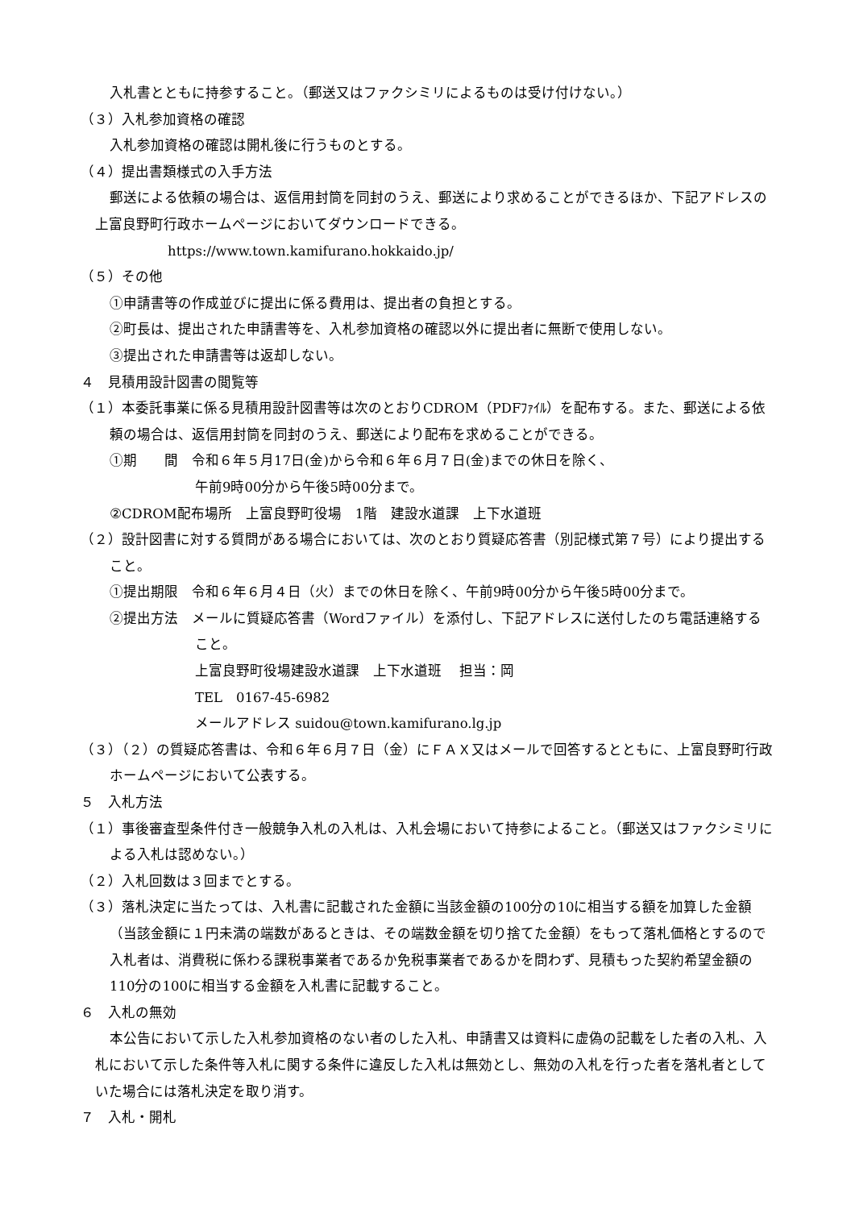入札書とともに持参すること。（郵送又はファクシミリによるものは受け付けない。）
（３）入札参加資格の確認
入札参加資格の確認は開札後に行うものとする。
（４）提出書類様式の入手方法
郵送による依頼の場合は、返信用封筒を同封のうえ、郵送により求めることができるほか、下記アドレスの上富良野町行政ホームページにおいてダウンロードできる。
https://www.town.kamifurano.hokkaido.jp/
（５）その他
①申請書等の作成並びに提出に係る費用は、提出者の負担とする。
②町長は、提出された申請書等を、入札参加資格の確認以外に提出者に無断で使用しない。
③提出された申請書等は返却しない。
４　見積用設計図書の閲覧等
（１）本委託事業に係る見積用設計図書等は次のとおりCDROM（PDFﾌｧｲﾙ）を配布する。また、郵送による依頼の場合は、返信用封筒を同封のうえ、郵送により配布を求めることができる。
①期　　間　令和６年５月17日(金)から令和６年６月７日(金)までの休日を除く、
午前9時00分から午後5時00分まで。
②CDROM配布場所　上富良野町役場　1階　建設水道課　上下水道班
（２）設計図書に対する質問がある場合においては、次のとおり質疑応答書（別記様式第７号）により提出すること。
①提出期限　令和６年６月４日（火）までの休日を除く、午前9時00分から午後5時00分まで。
②提出方法　メールに質疑応答書（Wordファイル）を添付し、下記アドレスに送付したのち電話連絡すること。
上富良野町役場建設水道課　上下水道班　 担当：岡
TEL　0167-45-6982
メールアドレス suidou@town.kamifurano.lg.jp
（３）（２）の質疑応答書は、令和６年６月７日（金）にＦＡＸ又はメールで回答するとともに、上富良野町行政ホームページにおいて公表する。
５　入札方法
（１）事後審査型条件付き一般競争入札の入札は、入札会場において持参によること。（郵送又はファクシミリによる入札は認めない。）
（２）入札回数は３回までとする。
（３）落札決定に当たっては、入札書に記載された金額に当該金額の100分の10に相当する額を加算した金額（当該金額に１円未満の端数があるときは、その端数金額を切り捨てた金額）をもって落札価格とするので入札者は、消費税に係わる課税事業者であるか免税事業者であるかを問わず、見積もった契約希望金額の110分の100に相当する金額を入札書に記載すること。
６　入札の無効
本公告において示した入札参加資格のない者のした入札、申請書又は資料に虚偽の記載をした者の入札、入札において示した条件等入札に関する条件に違反した入札は無効とし、無効の入札を行った者を落札者としていた場合には落札決定を取り消す。
７　入札・開札